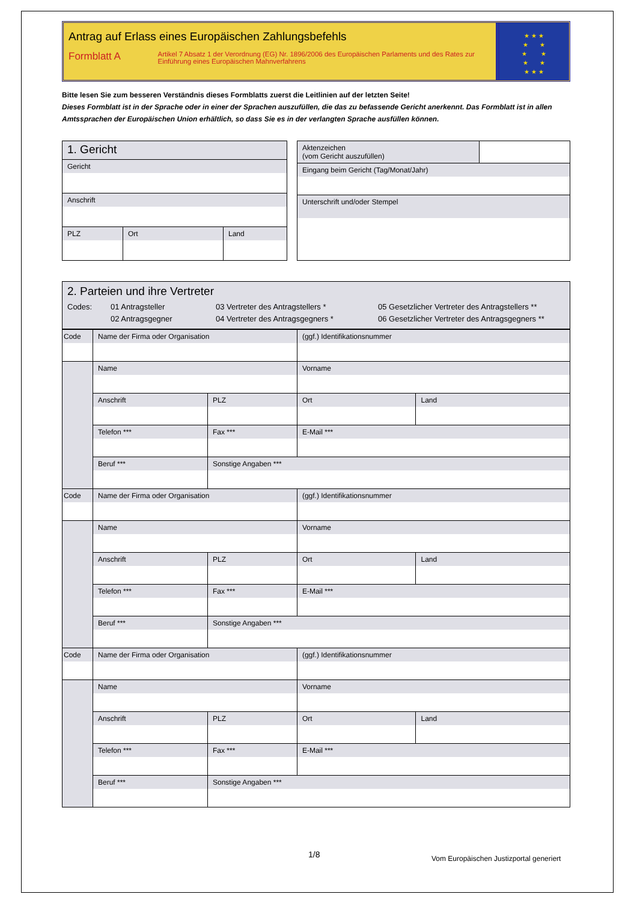Antrag auf Erlass eines Europäischen Zahlungsbefehls
Formblatt A
Artikel 7 Absatz 1 der Verordnung (EG) Nr. 1896/2006 des Europäischen Parlaments und des Rates zur Einführung eines Europäischen Mahnverfahrens
★ ★ ★
★ ★
★ ★
★ ★
★ ★ ★
Bitte lesen Sie zum besseren Verständnis dieses Formblatts zuerst die Leitlinien auf der letzten Seite!
Dieses Formblatt ist in der Sprache oder in einer der Sprachen auszufüllen, die das zu befassende Gericht anerkennt. Das Formblatt ist in allen Amtssprachen der Europäischen Union erhältlich, so dass Sie es in der verlangten Sprache ausfüllen können.
| 1. Gericht | | |
| Gericht | | |
| Anschrift | | |
| PLZ | Ort | Land |
| Aktenzeichen (vom Gericht auszufüllen) | |
| Eingang beim Gericht (Tag/Monat/Jahr) | |
| Unterschrift und/oder Stempel | |
| 2. Parteien und ihre Vertreter Codes: 01 Antragsteller 02 Antragsgegner 03 Vertreter des Antragstellers * 04 Vertreter des Antragsgegners * 05 Gesetzlicher Vertreter des Antragstellers ** 06 Gesetzlicher Vertreter des Antragsgegners ** |
| Code | Name der Firma oder Organisation | | | (ggf.) Identifikationsnummer | |
| | Name | | | Vorname | |
| | Anschrift | | PLZ | Ort | Land |
| | Telefon *** | Fax *** | | E-Mail *** | |
| | Beruf *** | | Sonstige Angaben *** | | |
| Code | Name der Firma oder Organisation | | | (ggf.) Identifikationsnummer | |
| | Name | | | Vorname | |
| | Anschrift | | PLZ | Ort | Land |
| | Telefon *** | Fax *** | | E-Mail *** | |
| | Beruf *** | | Sonstige Angaben *** | | |
| Code | Name der Firma oder Organisation | | | (ggf.) Identifikationsnummer | |
| | Name | | | Vorname | |
| | Anschrift | | PLZ | Ort | Land |
| | Telefon *** | Fax *** | | E-Mail *** | |
| | Beruf *** | | Sonstige Angaben *** | | |
1/8
Vom Europäischen Justizportal generiert